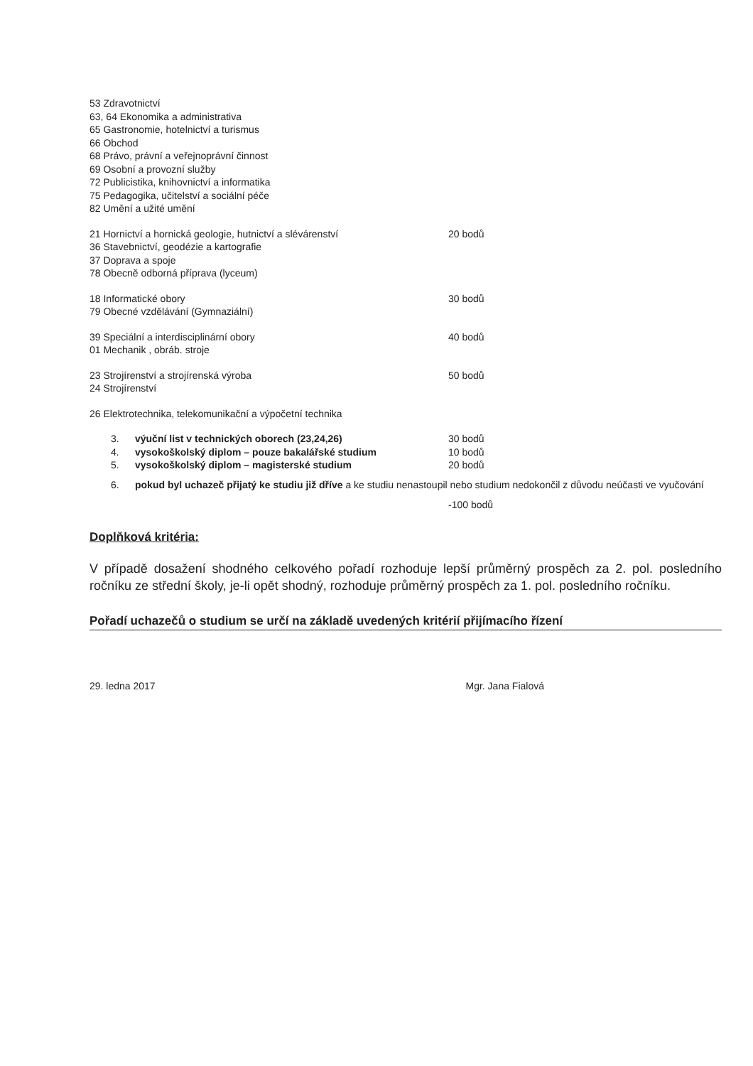53 Zdravotnictví
63, 64 Ekonomika a administrativa
65 Gastronomie, hotelnictví a turismus
66 Obchod
68 Právo, právní a veřejnoprávní činnost
69 Osobní a provozní služby
72 Publicistika, knihovnictví a informatika
75 Pedagogika, učitelství a sociální péče
82 Umění a užité umění
21 Hornictví a hornická geologie, hutnictví a slévárenství 20 bodů
36 Stavebnictví, geodézie a kartografie
37 Doprava a spoje
78 Obecně odborná příprava (lyceum)
18 Informatické obory 30 bodů
79 Obecné vzdělávání (Gymnaziální)
39 Speciální a interdisciplinární obory 40 bodů
01 Mechanik , obráb. stroje
23 Strojírenství a strojírenská výroba 50 bodů
24 Strojírenství
26 Elektrotechnika, telekomunikační a výpočetní technika
3. výuční list v technických oborech (23,24,26) 30 bodů
4. vysokoškolský diplom – pouze bakalářské studium 10 bodů
5. vysokoškolský diplom – magisterské studium 20 bodů
6. pokud byl uchazeč přijatý ke studiu již dříve a ke studiu nenastoupil nebo studium nedokončil z důvodu neúčasti ve vyučování
-100 bodů
Doplňková kritéria:
V případě dosažení shodného celkového pořadí rozhoduje lepší průměrný prospěch za 2. pol. posledního ročníku ze střední školy, je-li opět shodný, rozhoduje průměrný prospěch za 1. pol. posledního ročníku.
Pořadí uchazečů o studium se určí na základě uvedených kritérií přijímacího řízení
29. ledna 2017 Mgr. Jana Fialová